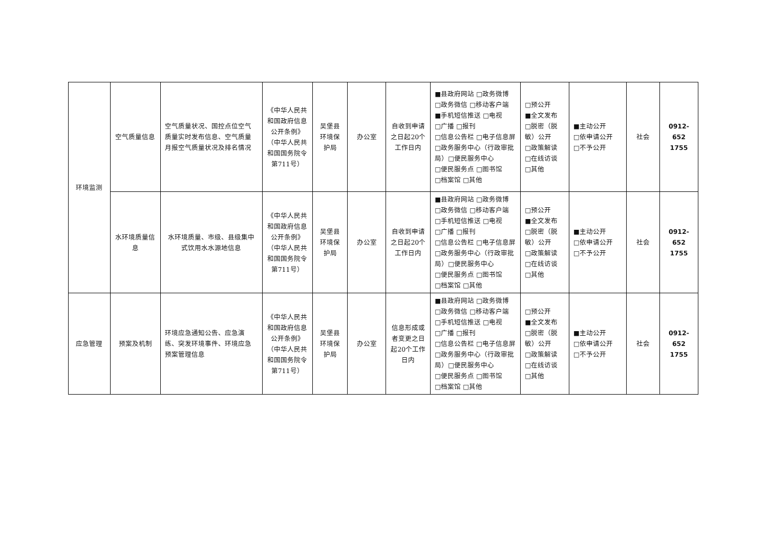| 环境监测 | 空气质量信息 | 空气质量状况、国控点位空气质量实时发布信息、空气质量月报空气质量状况及排名情况 | 《中华人民共和国政府信息公开条例》（中华人民共和国国务院令第711号） | 吴堡县环境保护局 | 办公室 | 自收到申请之日起20个工作日内 | ■县政府网站 □政务微博 □政务微信 □移动客户端 ■手机短信推送 □电视 □广播 □报刊 □信息公告栏 □电子信息屏 □政务服务中心（行政审批局）□便民服务中心 □便民服务点 □图书馆 □档案馆 □其他 | □预公开 ■全文发布 □脱密（脱敏）公开 □政策解读 □在线访谈 □其他 | ■主动公开 □依申请公开 □不予公开 | 社会 | 0912-652 1755 |
| | 水环境质量信息 | 水环境质量、市级、县级集中式饮用水水源地信息 | 《中华人民共和国政府信息公开条例》（中华人民共和国国务院令第711号） | 吴堡县环境保护局 | 办公室 | 自收到申请之日起20个工作日内 | ■县政府网站 □政务微博 □政务微信 □移动客户端 □手机短信推送 □电视 □广播 □报刊 □信息公告栏 □电子信息屏 □政务服务中心（行政审批局）□便民服务中心 □便民服务点 □图书馆 □档案馆 □其他 | □预公开 ■全文发布 □脱密（脱敏）公开 □政策解读 □在线访谈 □其他 | ■主动公开 □依申请公开 □不予公开 | 社会 | 0912-652 1755 |
| 应急管理 | 预案及机制 | 环境应急通知公告、应急演练、突发环境事件、环境应急预案管理信息 | 《中华人民共和国政府信息公开条例》（中华人民共和国国务院令第711号） | 吴堡县环境保护局 | 办公室 | 信息形成或者变更之日起20个工作日内 | ■县政府网站 □政务微博 □政务微信 □移动客户端 □手机短信推送 □电视 □广播 □报刊 □信息公告栏 □电子信息屏 □政务服务中心（行政审批局）□便民服务中心 □便民服务点 □图书馆 □档案馆 □其他 | □预公开 ■全文发布 □脱密（脱敏）公开 □政策解读 □在线访谈 □其他 | ■主动公开 □依申请公开 □不予公开 | 社会 | 0912-652 1755 |